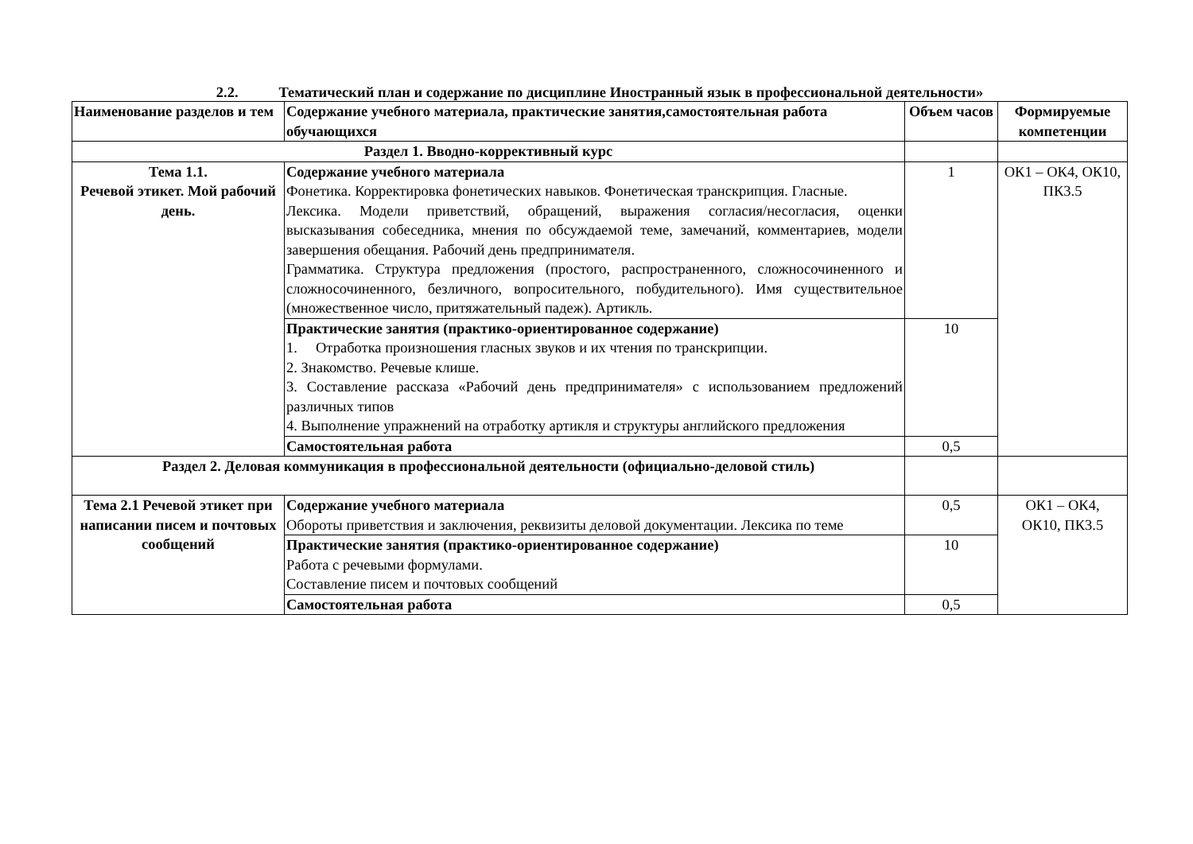2.2. Тематический план и содержание по дисциплине Иностранный язык в профессиональной деятельности»
| Наименование разделов и тем | Содержание учебного материала, практические занятия,самостоятельная работа обучающихся | Объем часов | Формируемые компетенции |
| --- | --- | --- | --- |
| Раздел 1. Вводно-коррективный курс | | | |
| Тема 1.1. Речевой этикет. Мой рабочий день. | Содержание учебного материала Фонетика. Корректировка фонетических навыков. Фонетическая транскрипция. Гласные. Лексика. Модели приветствий, обращений, выражения согласия/несогласия, оценки высказывания собеседника, мнения по обсуждаемой теме, замечаний, комментариев, модели завершения обещания. Рабочий день предпринимателя. Грамматика. Структура предложения (простого, распространенного, сложносочиненного и сложносочиненного, безличного, вопросительного, побудительного). Имя существительное (множественное число, притяжательный падеж). Артикль. | 1 | ОК1 – ОК4, ОК10, ПК3.5 |
| | Практические занятия (практико-ориентированное содержание) 1. Отработка произношения гласных звуков и их чтения по транскрипции. 2. Знакомство. Речевые клише. 3. Составление рассказа «Рабочий день предпринимателя» с использованием предложений различных типов 4. Выполнение упражнений на отработку артикля и структуры английского предложения | 10 | |
| | Самостоятельная работа | 0,5 | |
| Раздел 2. Деловая коммуникация в профессиональной деятельности (официально-деловой стиль) | | | |
| Тема 2.1 Речевой этикет при написании писем и почтовых сообщений | Содержание учебного материала Обороты приветствия и заключения, реквизиты деловой документации. Лексика по теме | 0,5 | ОК1 – ОК4, ОК10, ПК3.5 |
| | Практические занятия (практико-ориентированное содержание) Работа с речевыми формулами. Составление писем и почтовых сообщений | 10 | |
| | Самостоятельная работа | 0,5 | |